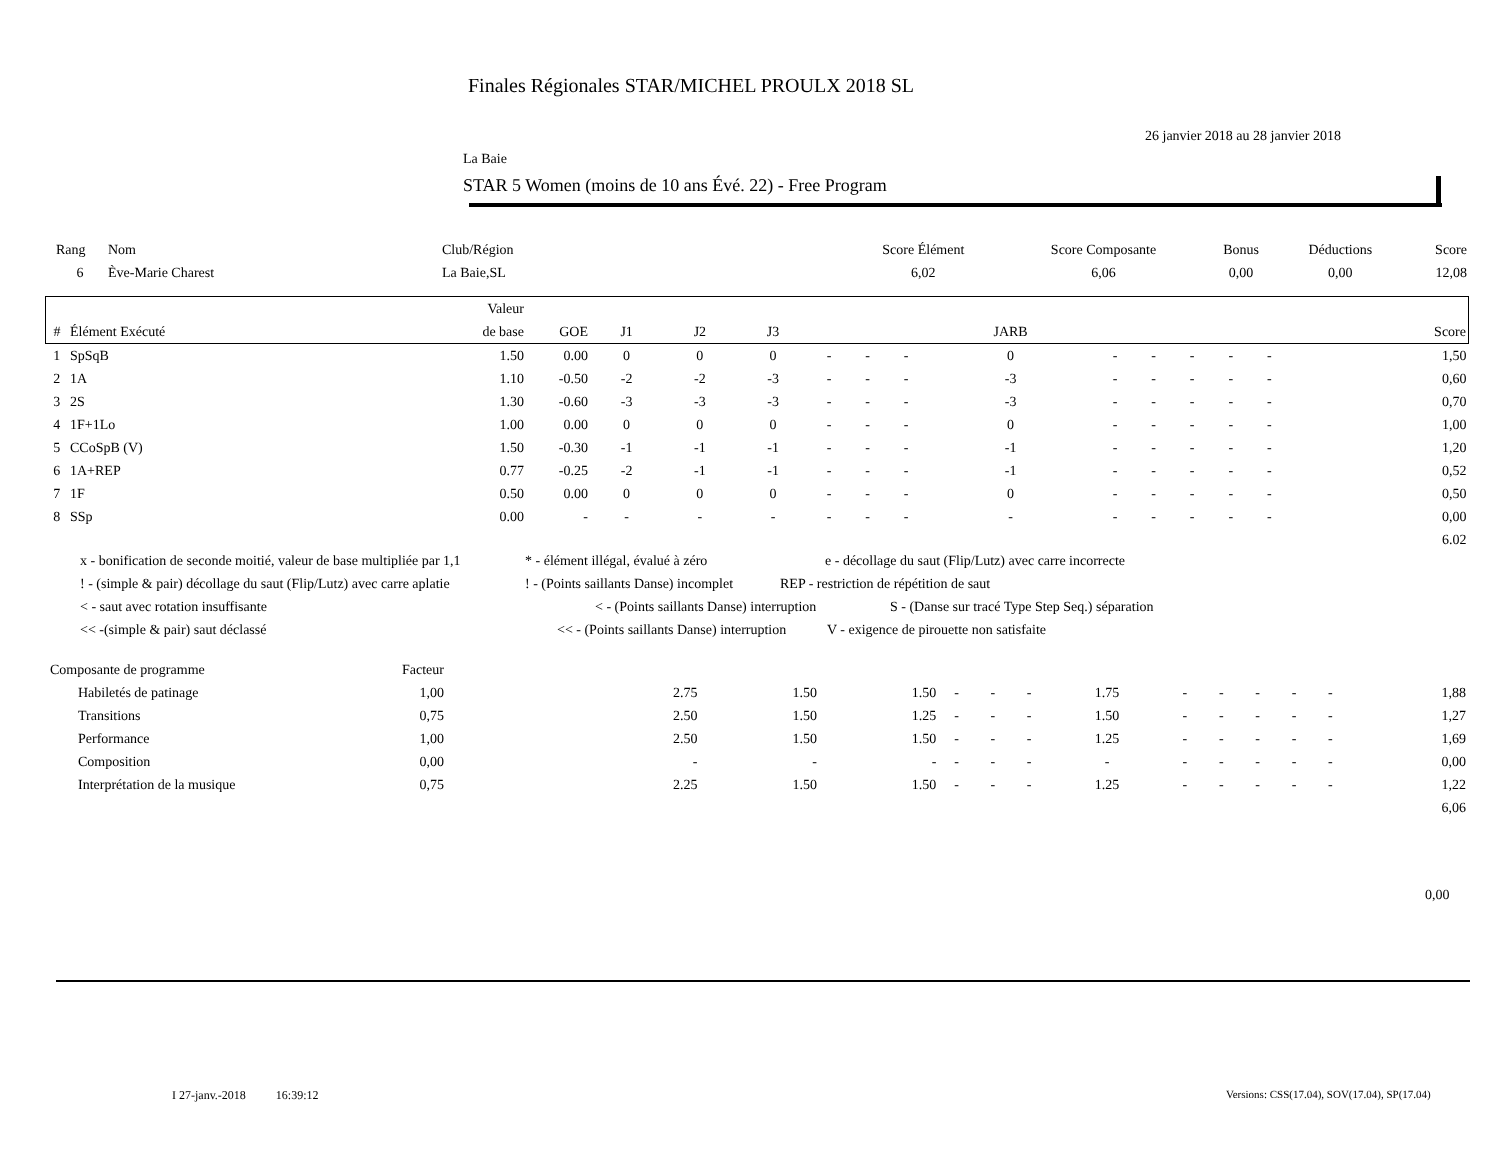Finales Régionales STAR/MICHEL PROULX 2018 SL
26 janvier 2018 au 28 janvier 2018
La Baie
STAR 5 Women (moins de 10 ans Évé. 22) - Free Program
| Rang | Nom | Club/Région | Score Élément | Score Composante | Bonus | Déductions | Score |
| --- | --- | --- | --- | --- | --- | --- | --- |
| 6 | Ève-Marie Charest | La Baie,SL | 6,02 | 6,06 | 0,00 | 0,00 | 12,08 |
| | | Valeur | | | | | | | | | | | | | | | |
| --- | --- | --- | --- | --- | --- | --- | --- | --- | --- | --- | --- | --- | --- | --- | --- | --- | --- |
| # | Élément Exécuté | de base | GOE | J1 | J2 | J3 | | | | JARB | | | | | | | Score |
| 1 | SpSqB | 1.50 | 0.00 | 0 | 0 | 0 | - | - | - | 0 | - | - | - | - | - | | 1,50 |
| 2 | 1A | 1.10 | -0.50 | -2 | -2 | -3 | - | - | - | -3 | - | - | - | - | - | | 0,60 |
| 3 | 2S | 1.30 | -0.60 | -3 | -3 | -3 | - | - | - | -3 | - | - | - | - | - | | 0,70 |
| 4 | 1F+1Lo | 1.00 | 0.00 | 0 | 0 | 0 | - | - | - | 0 | - | - | - | - | - | | 1,00 |
| 5 | CCoSpB (V) | 1.50 | -0.30 | -1 | -1 | -1 | - | - | - | -1 | - | - | - | - | - | | 1,20 |
| 6 | 1A+REP | 0.77 | -0.25 | -2 | -1 | -1 | - | - | - | -1 | - | - | - | - | - | | 0,52 |
| 7 | 1F | 0.50 | 0.00 | 0 | 0 | 0 | - | - | - | 0 | - | - | - | - | - | | 0,50 |
| 8 | SSp | 0.00 | - | - | - | - | - | - | - | - | - | - | - | - | - | | 0,00 |
| | | | | | | | | | | | | | | | | | 6.02 |
x - bonification de seconde moitié, valeur de base multipliée par 1,1 * - élément illégal, évalué à zéro e - décollage du saut (Flip/Lutz) avec carre incorrecte
! - (simple & pair) décollage du saut (Flip/Lutz) avec carre aplatie! - (Points saillants Danse) incomplet REP - restriction de répétition de saut
< - saut avec rotation insuffisante < - (Points saillants Danse) interruption S - (Danse sur tracé Type Step Seq.) séparation
<< -(simple & pair) saut déclassé << - (Points saillants Danse) interruption V - exigence de pirouette non satisfaite
| Composante de programme | Facteur | | | | | | | | | | | | | | |
| Habiletés de patinage | 1,00 | | 2.75 | 1.50 | 1.50 | - | - | - | 1.75 | - | - | - | - | - | 1,88 |
| Transitions | 0,75 | | 2.50 | 1.50 | 1.25 | - | - | - | 1.50 | - | - | - | - | - | 1,27 |
| Performance | 1,00 | | 2.50 | 1.50 | 1.50 | - | - | - | 1.25 | - | - | - | - | - | 1,69 |
| Composition | 0,00 | | - | - | - | - | - | - | - | - | - | - | - | - | 0,00 |
| Interprétation de la musique | 0,75 | | 2.25 | 1.50 | 1.50 | - | - | - | 1.25 | - | - | - | - | - | 1,22 |
| | | | | | | | | | | | | | | | 6,06 |
0,00
I 27-janv.-2018 16:39:12
Versions: CSS(17.04), SOV(17.04), SP(17.04)